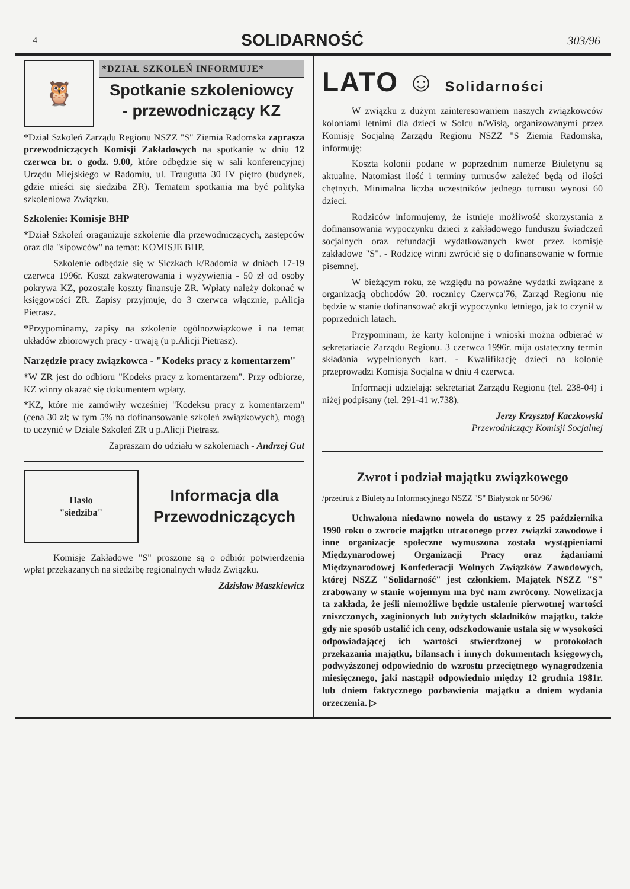4 SOLIDARNOŚĆ 303/96
🦉
*DZIAŁ SZKOLEŃ INFORMUJE*
Spotkanie szkoleniowcy
- przewodniczący KZ
*Dział Szkoleń Zarządu Regionu NSZZ "S" Ziemia Radomska zaprasza przewodniczących Komisji Zakładowych na spotkanie w dniu 12 czerwca br. o godz. 9.00, które odbędzie się w sali konferencyjnej Urzędu Miejskiego w Radomiu, ul. Traugutta 30 IV piętro (budynek, gdzie mieści się siedziba ZR). Tematem spotkania ma być polityka szkoleniowa Związku.
Szkolenie: Komisje BHP
*Dział Szkoleń oraganizuje szkolenie dla przewodniczących, zastępców oraz dla "sipowców" na temat: KOMISJE BHP.
Szkolenie odbędzie się w Siczkach k/Radomia w dniach 17-19 czerwca 1996r. Koszt zakwaterowania i wyżywienia - 50 zł od osoby pokrywa KZ, pozostałe koszty finansuje ZR. Wpłaty należy dokonać w księgowości ZR. Zapisy przyjmuje, do 3 czerwca włącznie, p.Alicja Pietrasz.
*Przypominamy, zapisy na szkolenie ogólnozwiązkowe i na temat układów zbiorowych pracy - trwają (u p.Alicji Pietrasz).
Narzędzie pracy związkowca - "Kodeks pracy z komentarzem"
*W ZR jest do odbioru "Kodeks pracy z komentarzem". Przy odbiorze, KZ winny okazać się dokumentem wpłaty.
*KZ, które nie zamówiły wcześniej "Kodeksu pracy z komentarzem" (cena 30 zł; w tym 5% na dofinansowanie szkoleń związkowych), mogą to uczynić w Dziale Szkoleń ZR u p.Alicji Pietrasz.
Zapraszam do udziału w szkoleniach - Andrzej Gut
Hasło
"siedziba"
Informacja dla
Przewodniczących
Komisje Zakładowe "S" proszone są o odbiór potwierdzenia wpłat przekazanych na siedzibę regionalnych władz Związku.
Zdzisław Maszkiewicz
LATO ☺ Solidarności
W związku z dużym zainteresowaniem naszych związkowców koloniami letnimi dla dzieci w Solcu n/Wisłą, organizowanymi przez Komisję Socjalną Zarządu Regionu NSZZ "S Ziemia Radomska, informuję:
Koszta kolonii podane w poprzednim numerze Biuletynu są aktualne. Natomiast ilość i terminy turnusów zależeć będą od ilości chętnych. Minimalna liczba uczestników jednego turnusu wynosi 60 dzieci.
Rodziców informujemy, że istnieje możliwość skorzystania z dofinansowania wypoczynku dzieci z zakładowego funduszu świadczeń socjalnych oraz refundacji wydatkowanych kwot przez komisje zakładowe "S". - Rodzicę winni zwrócić się o dofinansowanie w formie pisemnej.
W bieżącym roku, ze względu na poważne wydatki związane z organizacją obchodów 20. rocznicy Czerwca'76, Zarząd Regionu nie będzie w stanie dofinansować akcji wypoczynku letniego, jak to czynił w poprzednich latach.
Przypominam, że karty kolonijne i wnioski można odbierać w sekretariacie Zarządu Regionu. 3 czerwca 1996r. mija ostateczny termin składania wypełnionych kart. - Kwalifikację dzieci na kolonie przeprowadzi Komisja Socjalna w dniu 4 czerwca.
Informacji udzielają: sekretariat Zarządu Regionu (tel. 238-04) i niżej podpisany (tel. 291-41 w.738).
Jerzy Krzysztof Kaczkowski
Przewodniczący Komisji Socjalnej
Zwrot i podział majątku związkowego
/przedruk z Biuletynu Informacyjnego NSZZ "S" Białystok nr 50/96/
Uchwalona niedawno nowela do ustawy z 25 października 1990 roku o zwrocie majątku utraconego przez związki zawodowe i inne organizacje społeczne wymuszona została wystąpieniami Międzynarodowej Organizacji Pracy oraz żądaniami Międzynarodowej Konfederacji Wolnych Związków Zawodowych, której NSZZ "Solidarność" jest członkiem. Majątek NSZZ "S" zrabowany w stanie wojennym ma być nam zwrócony. Nowelizacja ta zakłada, że jeśli niemożliwe będzie ustalenie pierwotnej wartości zniszczonych, zaginionych lub zużytych składników majątku, także gdy nie sposób ustalić ich ceny, odszkodowanie ustala się w wysokości odpowiadającej ich wartości stwierdzonej w protokołach przekazania majątku, bilansach i innych dokumentach księgowych, podwyższonej odpowiednio do wzrostu przeciętnego wynagrodzenia miesięcznego, jaki nastąpił odpowiednio między 12 grudnia 1981r. lub dniem faktycznego pozbawienia majątku a dniem wydania orzeczenia. ▷